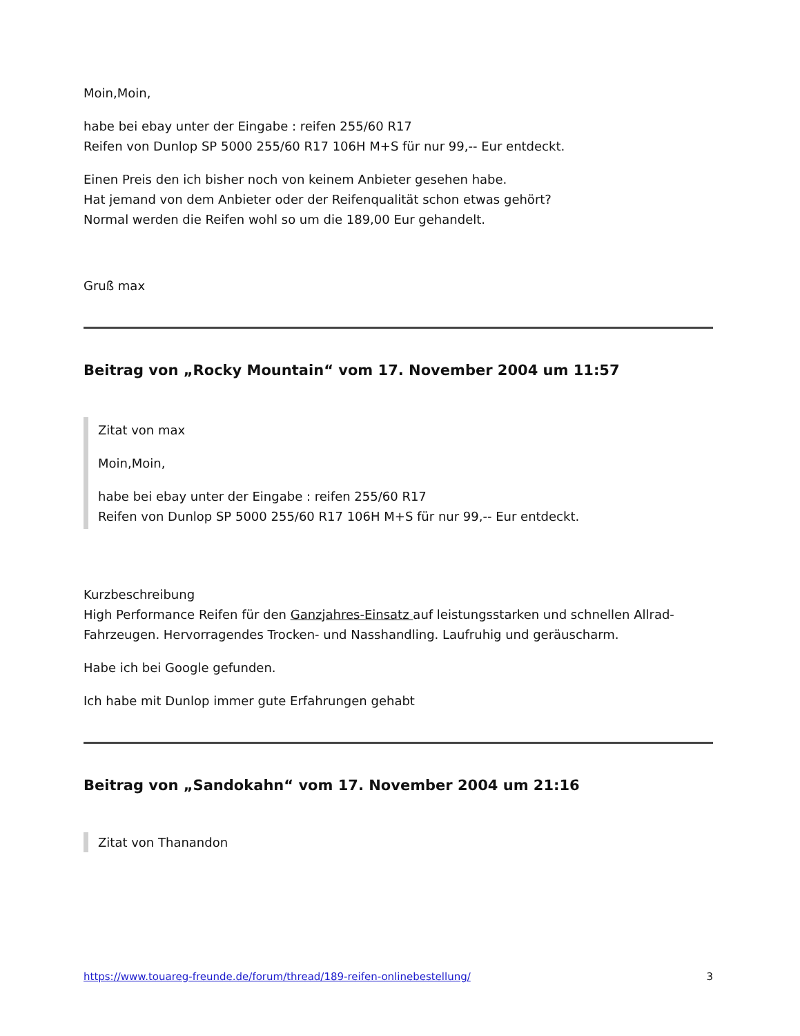Moin,Moin,
habe bei ebay unter der Eingabe : reifen 255/60 R17
Reifen von Dunlop SP 5000 255/60 R17 106H M+S für nur 99,-- Eur entdeckt.
Einen Preis den ich bisher noch von keinem Anbieter gesehen habe.
Hat jemand von dem Anbieter oder der Reifenqualität schon etwas gehört?
Normal werden die Reifen wohl so um die 189,00 Eur gehandelt.
Gruß max
Beitrag von „Rocky Mountain“ vom 17. November 2004 um 11:57
Zitat von max
Moin,Moin,
habe bei ebay unter der Eingabe : reifen 255/60 R17
Reifen von Dunlop SP 5000 255/60 R17 106H M+S für nur 99,-- Eur entdeckt.
Kurzbeschreibung
High Performance Reifen für den Ganzjahres-Einsatz auf leistungsstarken und schnellen Allrad-Fahrzeugen. Hervorragendes Trocken- und Nasshandling. Laufruhig und geräuscharm.
Habe ich bei Google gefunden.
Ich habe mit Dunlop immer gute Erfahrungen gehabt
Beitrag von „Sandokahn“ vom 17. November 2004 um 21:16
Zitat von Thanandon
https://www.touareg-freunde.de/forum/thread/189-reifen-onlinebestellung/ 3